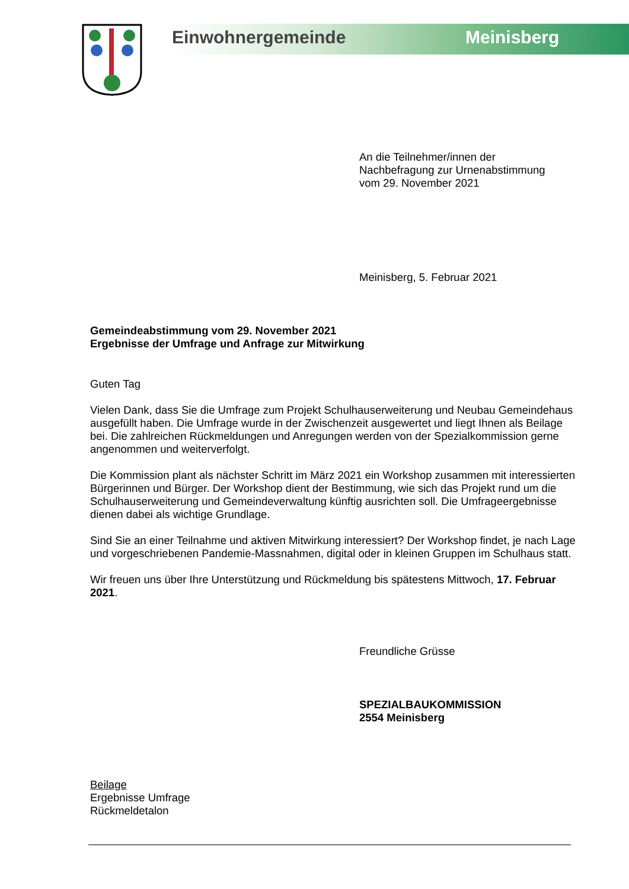Einwohnergemeinde Meinisberg
An die Teilnehmer/innen der
Nachbefragung zur Urnenabstimmung
vom 29. November 2021
Meinisberg, 5. Februar 2021
Gemeindeabstimmung vom 29. November 2021
Ergebnisse der Umfrage und Anfrage zur Mitwirkung
Guten Tag
Vielen Dank, dass Sie die Umfrage zum Projekt Schulhauserweiterung und Neubau Gemeindehaus ausgefüllt haben. Die Umfrage wurde in der Zwischenzeit ausgewertet und liegt Ihnen als Beilage bei. Die zahlreichen Rückmeldungen und Anregungen werden von der Spezialkommission gerne angenommen und weiterverfolgt.
Die Kommission plant als nächster Schritt im März 2021 ein Workshop zusammen mit interessierten Bürgerinnen und Bürger. Der Workshop dient der Bestimmung, wie sich das Projekt rund um die Schulhauserweiterung und Gemeindeverwaltung künftig ausrichten soll. Die Umfrageergebnisse dienen dabei als wichtige Grundlage.
Sind Sie an einer Teilnahme und aktiven Mitwirkung interessiert? Der Workshop findet, je nach Lage und vorgeschriebenen Pandemie-Massnahmen, digital oder in kleinen Gruppen im Schulhaus statt.
Wir freuen uns über Ihre Unterstützung und Rückmeldung bis spätestens Mittwoch, 17. Februar 2021.
Freundliche Grüsse
SPEZIALBAUKOMMISSION
2554 Meinisberg
Beilage
Ergebnisse Umfrage
Rückmeldetalon